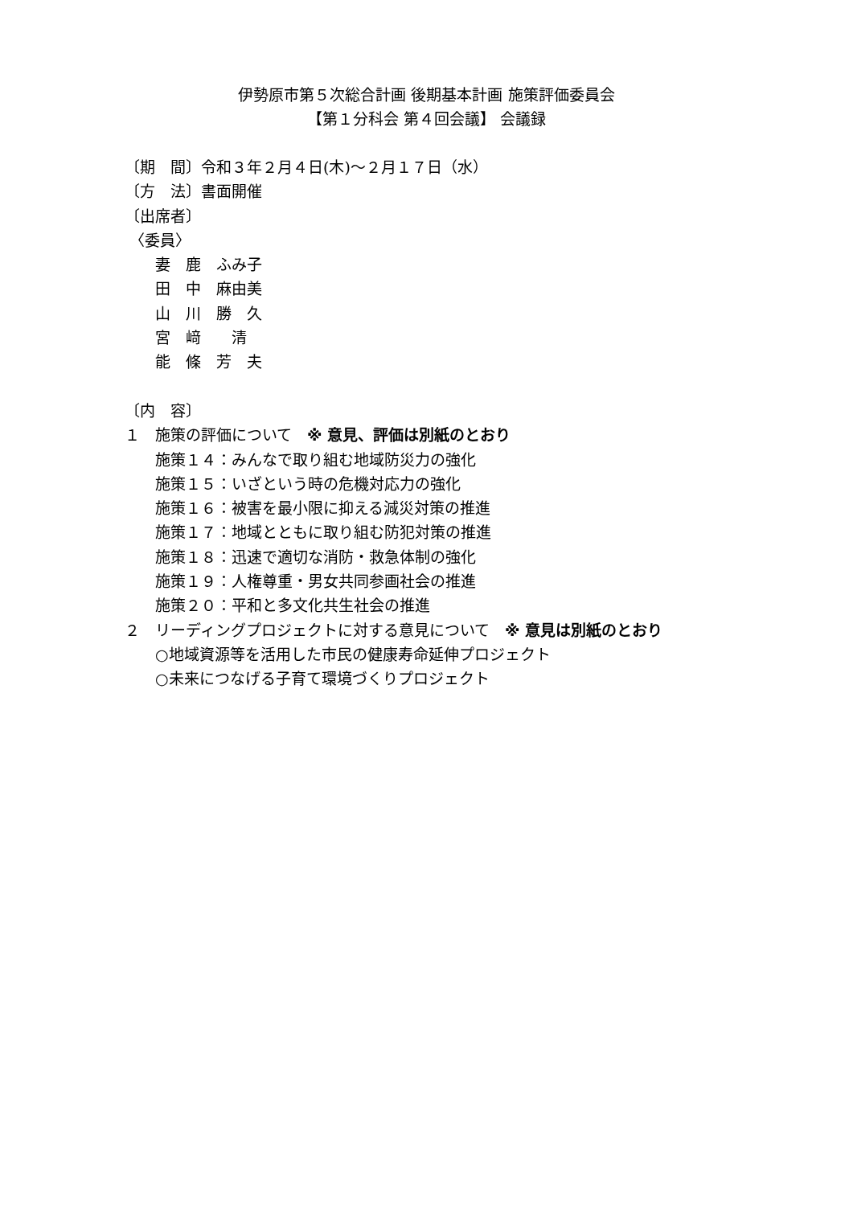伊勢原市第５次総合計画 後期基本計画 施策評価委員会
【第１分科会 第４回会議】 会議録
〔期　間〕令和３年２月４日(木)～２月１７日（水） 〔方　法〕書面開催 〔出席者〕 〈委員〉 　　妻　鹿　ふみ子 　　田　中　麻由美 　　山　川　勝　久 　　宮　﨑　　清 　　能　條　芳　夫 〔内　容〕 １　施策の評価について　※ 意見、評価は別紙のとおり 　　施策１４：みんなで取り組む地域防災力の強化 　　施策１５：いざという時の危機対応力の強化 　　施策１６：被害を最小限に抑える減災対策の推進 　　施策１７：地域とともに取り組む防犯対策の推進 　　施策１８：迅速で適切な消防・救急体制の強化 　　施策１９：人権尊重・男女共同参画社会の推進 　　施策２０：平和と多文化共生社会の推進 ２　リーディングプロジェクトに対する意見について　※ 意見は別紙のとおり 　　○地域資源等を活用した市民の健康寿命延伸プロジェクト 　　○未来につなげる子育て環境づくりプロジェクト